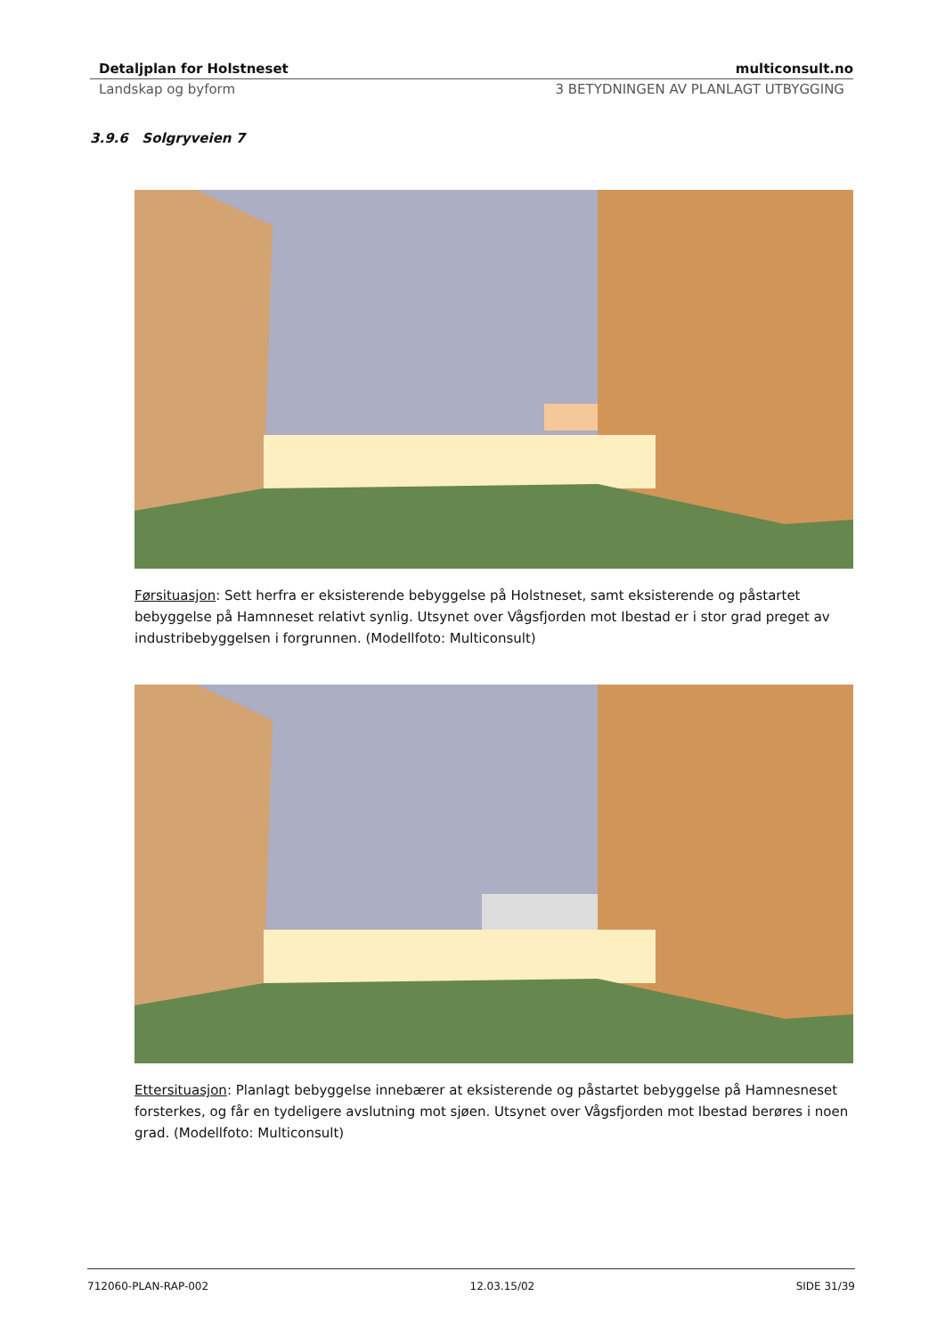Detaljplan for Holstneset multiconsult.no
Landskap og byform 3 BETYDNINGEN AV PLANLAGT UTBYGGING
3.9.6 Solgryveien 7
Førsituasjon: Sett herfra er eksisterende bebyggelse på Holstneset, samt eksisterende og påstartet bebyggelse på Hamnneset relativt synlig. Utsynet over Vågsfjorden mot Ibestad er i stor grad preget av industribebyggelsen i forgrunnen. (Modellfoto: Multiconsult)
Ettersituasjon: Planlagt bebyggelse innebærer at eksisterende og påstartet bebyggelse på Hamnesneset forsterkes, og får en tydeligere avslutning mot sjøen. Utsynet over Vågsfjorden mot Ibestad berøres i noen grad. (Modellfoto: Multiconsult)
712060-PLAN-RAP-002 12.03.15/02 SIDE 31/39